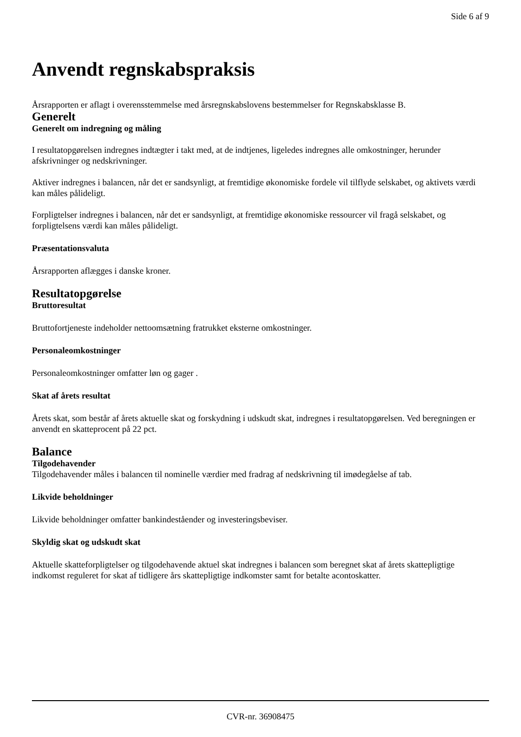Side 6 af 9
Anvendt regnskabspraksis
Årsrapporten er aflagt i overensstemmelse med årsregnskabslovens bestemmelser for Regnskabsklasse B.
Generelt
Generelt om indregning og måling
I resultatopgørelsen indregnes indtægter i takt med, at de indtjenes, ligeledes indregnes alle omkostninger, herunder afskrivninger og nedskrivninger.
Aktiver indregnes i balancen, når det er sandsynligt, at fremtidige økonomiske fordele vil tilflyde selskabet, og aktivets værdi kan måles pålideligt.
Forpligtelser indregnes i balancen, når det er sandsynligt, at fremtidige økonomiske ressourcer vil fragå selskabet, og forpligtelsens værdi kan måles pålideligt.
Præsentationsvaluta
Årsrapporten aflægges i danske kroner.
Resultatopgørelse
Bruttoresultat
Bruttofortjeneste indeholder nettoomsætning fratrukket eksterne omkostninger.
Personaleomkostninger
Personaleomkostninger omfatter løn og gager .
Skat af årets resultat
Årets skat, som består af årets aktuelle skat og forskydning i udskudt skat, indregnes i resultatopgørelsen. Ved beregningen er anvendt en skatteprocent på 22 pct.
Balance
Tilgodehavender
Tilgodehavender måles i balancen til nominelle værdier med fradrag af nedskrivning til imødegåelse af tab.
Likvide beholdninger
Likvide beholdninger omfatter bankindeståender og investeringsbeviser.
Skyldig skat og udskudt skat
Aktuelle skatteforpligtelser og tilgodehavende aktuel skat indregnes i balancen som beregnet skat af årets skattepligtige indkomst reguleret for skat af tidligere års skattepligtige indkomster samt for betalte acontoskatter.
CVR-nr. 36908475